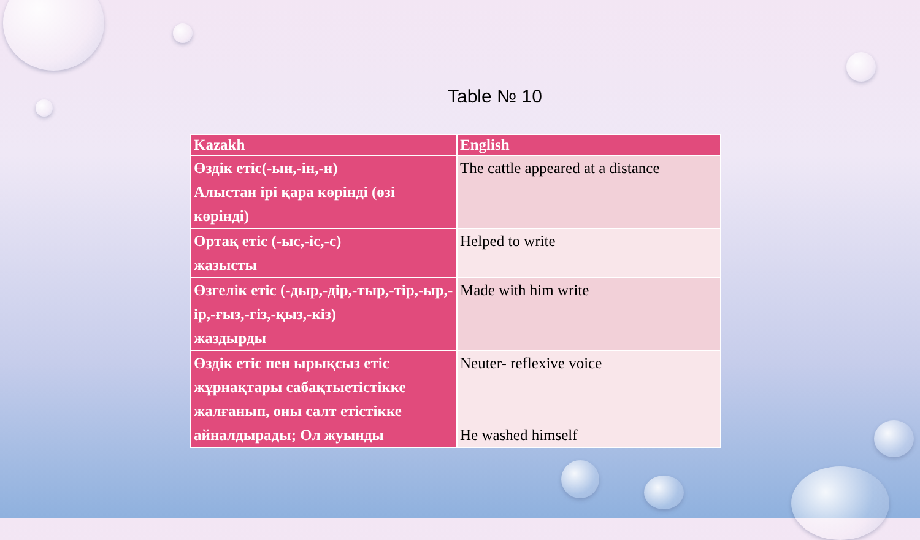Table № 10
| Kazakh | English |
| --- | --- |
| Өздік етіс(-ын,-ін,-н) Алыстан ірі қара көрінді (өзі көрінді) | The cattle appeared at a distance |
| Ортақ етіс (-ыс,-іс,-с) жазысты | Helped to write |
| Өзгелік етіс (-дыр,-дір,-тыр,-тір,-ыр,-ір,-ғыз,-гіз,-қыз,-кіз) жаздырды | Made with him write |
| Өздік етіс пен ырықсыз етіс жұрнақтары сабақтыетістікке жалғанып, оны салт етістікке айналдырады; Ол жуынды | Neuter- reflexive voice He washed himself |